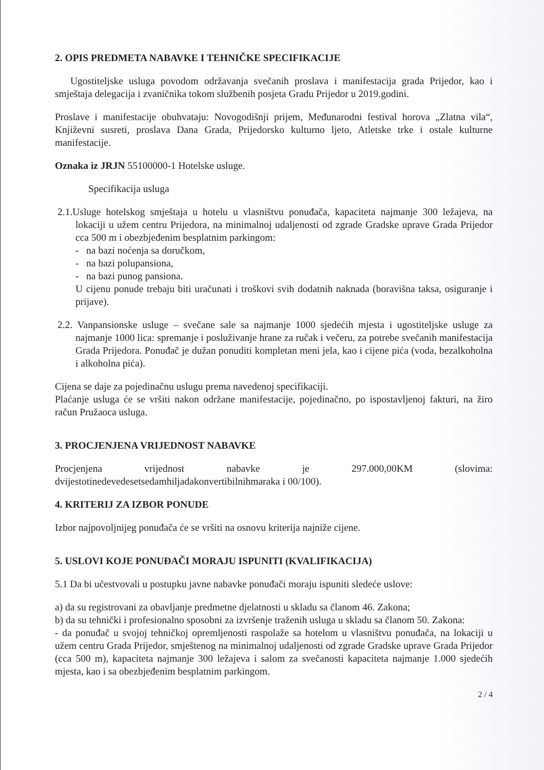2. OPIS PREDMETA NABAVKE I TEHNIČKE SPECIFIKACIJE
Ugostiteljske usluga povodom održavanja svečanih proslava i manifestacija grada Prijedor, kao i smještaja delegacija i zvaničnika tokom službenih posjeta Gradu Prijedor u 2019.godini.
Proslave i manifestacije obuhvataju: Novogodišnji prijem, Međunarodni festival horova „Zlatna vila“, Književni susreti, proslava Dana Grada, Prijedorsko kulturno ljeto, Atletske trke i ostale kulturne manifestacije.
Oznaka iz JRJN 55100000-1 Hotelske usluge.
Specifikacija usluga
2.1.Usluge hotelskog smještaja u hotelu u vlasništvu ponuđača, kapaciteta najmanje 300 ležajeva, na lokaciji u užem centru Prijedora, na minimalnoj udaljenosti od zgrade Gradske uprave Grada Prijedor cca 500 m i obezbjeđenim besplatnim parkingom:
- na bazi noćenja sa doručkom,
- na bazi polupansiona,
- na bazi punog pansiona.
U cijenu ponude trebaju biti uračunati i troškovi svih dodatnih naknada (boravišna taksa, osiguranje i prijave).
2.2. Vanpansionske usluge – svečane sale sa najmanje 1000 sjedećih mjesta i ugostiteljske usluge za najmanje 1000 lica: spremanje i posluživanje hrane za ručak i večeru, za potrebe svečanih manifestacija Grada Prijedora. Ponuđač je dužan ponuditi kompletan meni jela, kao i cijene pića (voda, bezalkoholna i alkoholna pića).
Cijena se daje za pojedinačnu uslugu prema navedenoj specifikaciji.
Plaćanje usluga će se vršiti nakon održane manifestacije, pojedinačno, po ispostavljenoj fakturi, na žiro račun Pružaoca usluga.
3. PROCJENJENA VRIJEDNOST NABAVKE
Procjenjena vrijednost nabavke je 297.000,00KM (slovima: dvijestotinedevedesetsedamhiljadakonvertibilnihmaraka i 00/100).
4. KRITERIJ ZA IZBOR PONUDE
Izbor najpovoljnijeg ponuđača će se vršiti na osnovu kriterija najniže cijene.
5. USLOVI KOJE PONUĐAČI MORAJU ISPUNITI (KVALIFIKACIJA)
5.1 Da bi učestvovali u postupku javne nabavke ponuđači moraju ispuniti sledeće uslove:
a) da su registrovani za obavljanje predmetne djelatnosti u skladu sa članom 46. Zakona;
b) da su tehnički i profesionalno sposobni za izvršenje traženih usluga u skladu sa članom 50. Zakona:
- da ponuđač u svojoj tehničkoj opremljenosti raspolaže sa hotelom u vlasništvu ponuđača, na lokaciji u užem centru Grada Prijedor, smještenog na minimalnoj udaljenosti od zgrade Gradske uprave Grada Prijedor (cca 500 m), kapaciteta najmanje 300 ležajeva i salom za svečanosti kapaciteta najmanje 1.000 sjedećih mjesta, kao i sa obezbjeđenim besplatnim parkingom.
2 / 4